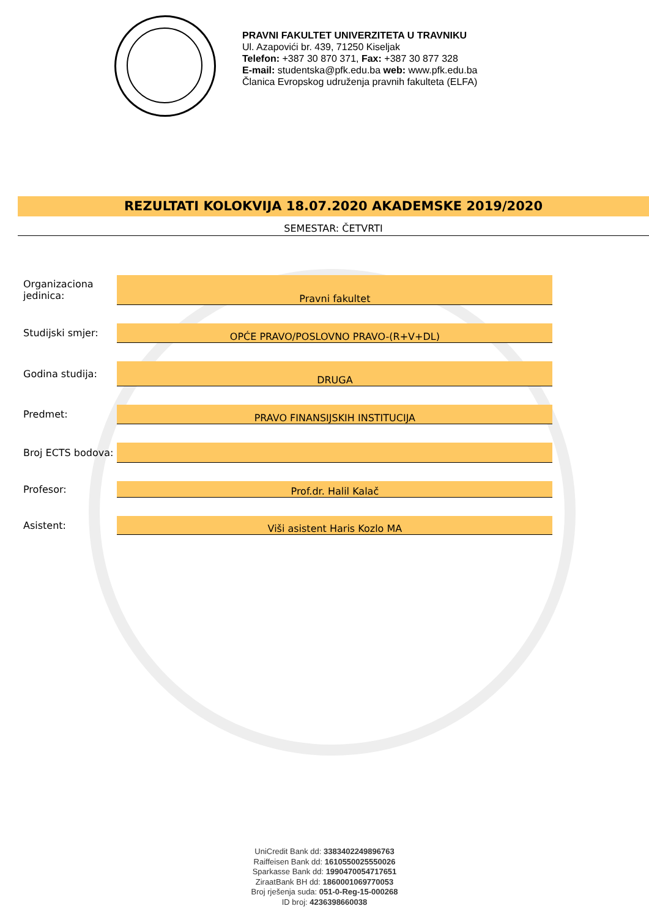PRAVNI FAKULTET UNIVERZITETA U TRAVNIKU
Ul. Azapovići br. 439, 71250 Kiseljak
Telefon: +387 30 870 371, Fax: +387 30 877 328
E-mail: studentska@pfk.edu.ba web: www.pfk.edu.ba
Članica Evropskog udruženja pravnih fakulteta (ELFA)
REZULTATI KOLOKVIJA 18.07.2020 AKADEMSKE 2019/2020
SEMESTAR: ČETVRTI
| Organizaciona jedinica: | Pravni fakultet |
| Studijski smjer: | OPĆE PRAVO/POSLOVNO PRAVO-(R+V+DL) |
| Godina studija: | DRUGA |
| Predmet: | PRAVO FINANSIJSKIH INSTITUCIJA |
| Broj ECTS bodova: | |
| Profesor: | Prof.dr. Halil Kalač |
| Asistent: | Viši asistent Haris Kozlo MA |
UniCredit Bank dd: 3383402249896763
Raiffeisen Bank dd: 1610550025550026
Sparkasse Bank dd: 1990470054717651
ZiraatBank BH dd: 1860001069770053
Broj rješenja suda: 051-0-Reg-15-000268
ID broj: 4236398660038